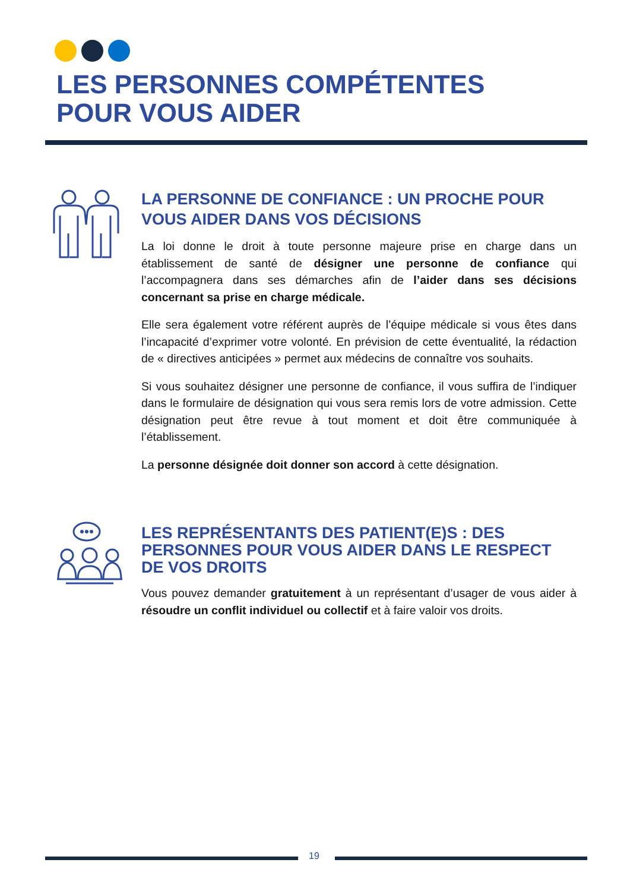LES PERSONNES COMPÉTENTES
POUR VOUS AIDER
LA PERSONNE DE CONFIANCE : UN PROCHE POUR VOUS AIDER DANS VOS DÉCISIONS
La loi donne le droit à toute personne majeure prise en charge dans un établissement de santé de désigner une personne de confiance qui l’accompagnera dans ses démarches afin de l’aider dans ses décisions concernant sa prise en charge médicale.
Elle sera également votre référent auprès de l’équipe médicale si vous êtes dans l’incapacité d’exprimer votre volonté. En prévision de cette éventualité, la rédaction de « directives anticipées » permet aux médecins de connaître vos souhaits.
Si vous souhaitez désigner une personne de confiance, il vous suffira de l’indiquer dans le formulaire de désignation qui vous sera remis lors de votre admission. Cette désignation peut être revue à tout moment et doit être communiquée à l’établissement.
La personne désignée doit donner son accord à cette désignation.
LES REPRÉSENTANTS DES PATIENT(E)S : DES PERSONNES POUR VOUS AIDER DANS LE RESPECT DE VOS DROITS
Vous pouvez demander gratuitement à un représentant d’usager de vous aider à résoudre un conflit individuel ou collectif et à faire valoir vos droits.
19